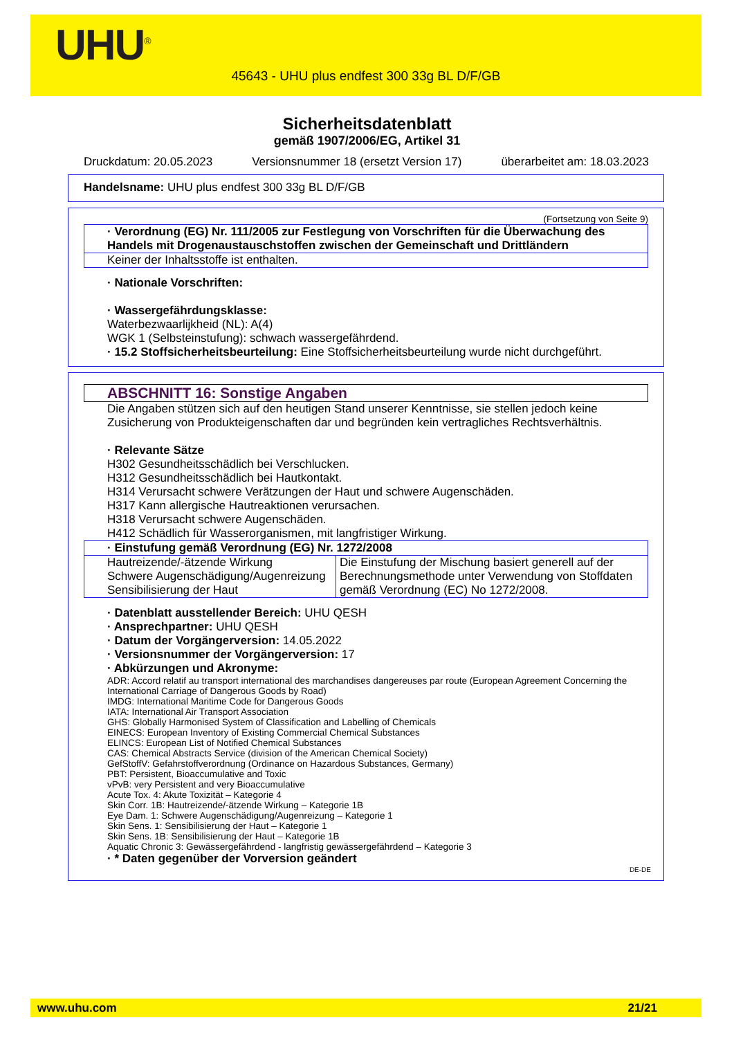UHU<sup>®</sup>
45643 - UHU plus endfest 300 33g BL D/F/GB
Sicherheitsdatenblatt
gemäß 1907/2006/EG, Artikel 31
Druckdatum: 20.05.2023 Versionsnummer 18 (ersetzt Version 17) überarbeitet am: 18.03.2023
Handelsname: UHU plus endfest 300 33g BL D/F/GB
(Fortsetzung von Seite 9)
· Verordnung (EG) Nr. 111/2005 zur Festlegung von Vorschriften für die Überwachung des Handels mit Drogenaustauschstoffen zwischen der Gemeinschaft und Drittländern
Keiner der Inhaltsstoffe ist enthalten.
· Nationale Vorschriften:
· Wassergefährdungsklasse:
Waterbezwaarlijkheid (NL): A(4)
WGK 1 (Selbsteinstufung): schwach wassergefährdend.
· 15.2 Stoffsicherheitsbeurteilung: Eine Stoffsicherheitsbeurteilung wurde nicht durchgeführt.
ABSCHNITT 16: Sonstige Angaben
Die Angaben stützen sich auf den heutigen Stand unserer Kenntnisse, sie stellen jedoch keine Zusicherung von Produkteigenschaften dar und begründen kein vertragliches Rechtsverhältnis.
· Relevante Sätze
H302 Gesundheitsschädlich bei Verschlucken.
H312 Gesundheitsschädlich bei Hautkontakt.
H314 Verursacht schwere Verätzungen der Haut und schwere Augenschäden.
H317 Kann allergische Hautreaktionen verursachen.
H318 Verursacht schwere Augenschäden.
H412 Schädlich für Wasserorganismen, mit langfristiger Wirkung.
· Einstufung gemäß Verordnung (EG) Nr. 1272/2008
| Hautreizende/-ätzende Wirkung Schwere Augenschädigung/Augenreizung Sensibilisierung der Haut | Die Einstufung der Mischung basiert generell auf der Berechnungsmethode unter Verwendung von Stoffdaten gemäß Verordnung (EC) No 1272/2008. |
· Datenblatt ausstellender Bereich: UHU QESH
· Ansprechpartner: UHU QESH
· Datum der Vorgängerversion: 14.05.2022
· Versionsnummer der Vorgängerversion: 17
· Abkürzungen und Akronyme:
ADR: Accord relatif au transport international des marchandises dangereuses par route (European Agreement Concerning the International Carriage of Dangerous Goods by Road)
IMDG: International Maritime Code for Dangerous Goods
IATA: International Air Transport Association
GHS: Globally Harmonised System of Classification and Labelling of Chemicals
EINECS: European Inventory of Existing Commercial Chemical Substances
ELINCS: European List of Notified Chemical Substances
CAS: Chemical Abstracts Service (division of the American Chemical Society)
GefStoffV: Gefahrstoffverordnung (Ordinance on Hazardous Substances, Germany)
PBT: Persistent, Bioaccumulative and Toxic
vPvB: very Persistent and very Bioaccumulative
Acute Tox. 4: Akute Toxizität – Kategorie 4
Skin Corr. 1B: Hautreizende/-ätzende Wirkung – Kategorie 1B
Eye Dam. 1: Schwere Augenschädigung/Augenreizung – Kategorie 1
Skin Sens. 1: Sensibilisierung der Haut – Kategorie 1
Skin Sens. 1B: Sensibilisierung der Haut – Kategorie 1B
Aquatic Chronic 3: Gewässergefährdend - langfristig gewässergefährdend – Kategorie 3
· * Daten gegenüber der Vorversion geändert
DE-DE
www.uhu.com 21/21